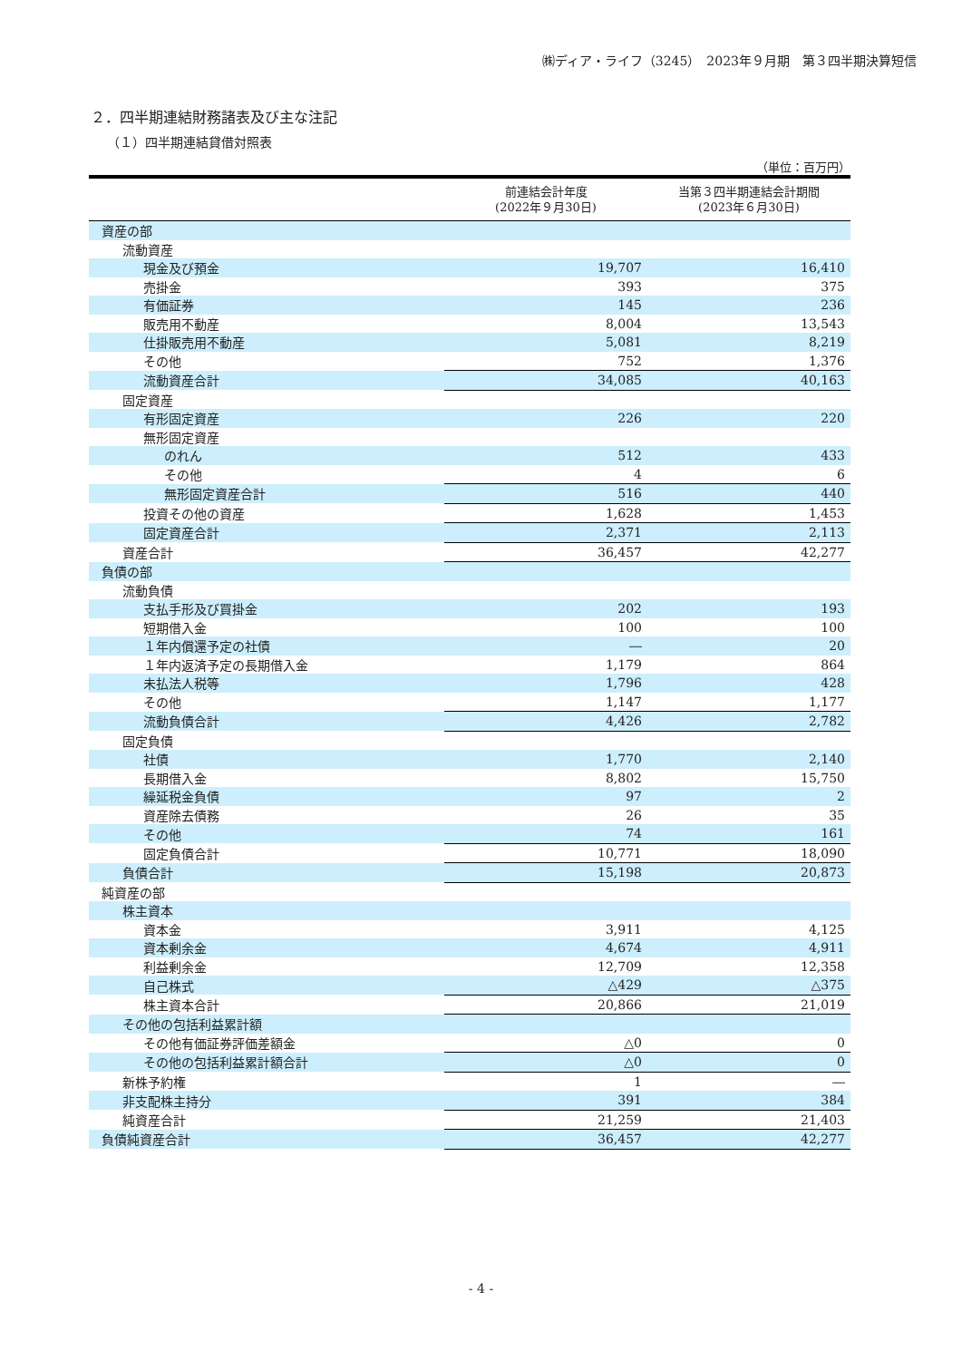㈱ディア・ライフ（3245）　2023年９月期　第３四半期決算短信
２．四半期連結財務諸表及び主な注記
（１）四半期連結貸借対照表
（単位：百万円）
| | 前連結会計年度 (2022年９月30日) | 当第３四半期連結会計期間 (2023年６月30日) |
| --- | --- | --- |
| 資産の部 | | |
| 流動資産 | | |
| 現金及び預金 | 19,707 | 16,410 |
| 売掛金 | 393 | 375 |
| 有価証券 | 145 | 236 |
| 販売用不動産 | 8,004 | 13,543 |
| 仕掛販売用不動産 | 5,081 | 8,219 |
| その他 | 752 | 1,376 |
| 流動資産合計 | 34,085 | 40,163 |
| 固定資産 | | |
| 有形固定資産 | 226 | 220 |
| 無形固定資産 | | |
| のれん | 512 | 433 |
| その他 | 4 | 6 |
| 無形固定資産合計 | 516 | 440 |
| 投資その他の資産 | 1,628 | 1,453 |
| 固定資産合計 | 2,371 | 2,113 |
| 資産合計 | 36,457 | 42,277 |
| 負債の部 | | |
| 流動負債 | | |
| 支払手形及び買掛金 | 202 | 193 |
| 短期借入金 | 100 | 100 |
| １年内償還予定の社債 | ― | 20 |
| １年内返済予定の長期借入金 | 1,179 | 864 |
| 未払法人税等 | 1,796 | 428 |
| その他 | 1,147 | 1,177 |
| 流動負債合計 | 4,426 | 2,782 |
| 固定負債 | | |
| 社債 | 1,770 | 2,140 |
| 長期借入金 | 8,802 | 15,750 |
| 繰延税金負債 | 97 | 2 |
| 資産除去債務 | 26 | 35 |
| その他 | 74 | 161 |
| 固定負債合計 | 10,771 | 18,090 |
| 負債合計 | 15,198 | 20,873 |
| 純資産の部 | | |
| 株主資本 | | |
| 資本金 | 3,911 | 4,125 |
| 資本剰余金 | 4,674 | 4,911 |
| 利益剰余金 | 12,709 | 12,358 |
| 自己株式 | △429 | △375 |
| 株主資本合計 | 20,866 | 21,019 |
| その他の包括利益累計額 | | |
| その他有価証券評価差額金 | △0 | 0 |
| その他の包括利益累計額合計 | △0 | 0 |
| 新株予約権 | 1 | ― |
| 非支配株主持分 | 391 | 384 |
| 純資産合計 | 21,259 | 21,403 |
| 負債純資産合計 | 36,457 | 42,277 |
- 4 -